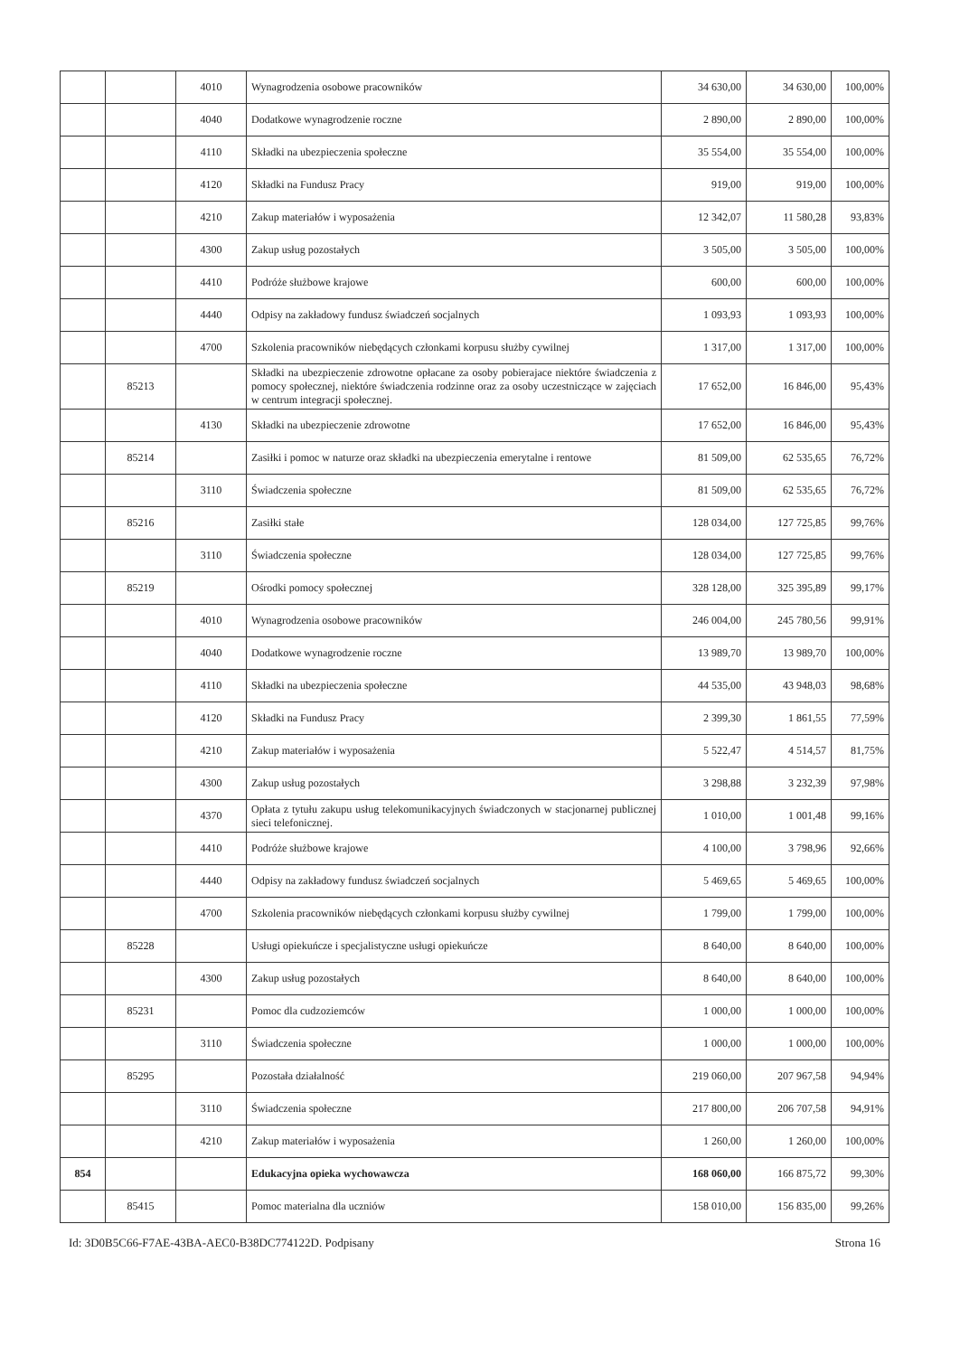| | | 4010 | Wynagrodzenia osobowe pracowników | 34 630,00 | 34 630,00 | 100,00% |
| | | 4040 | Dodatkowe wynagrodzenie roczne | 2 890,00 | 2 890,00 | 100,00% |
| | | 4110 | Składki na ubezpieczenia społeczne | 35 554,00 | 35 554,00 | 100,00% |
| | | 4120 | Składki na Fundusz Pracy | 919,00 | 919,00 | 100,00% |
| | | 4210 | Zakup materiałów i wyposażenia | 12 342,07 | 11 580,28 | 93,83% |
| | | 4300 | Zakup usług pozostałych | 3 505,00 | 3 505,00 | 100,00% |
| | | 4410 | Podróże służbowe krajowe | 600,00 | 600,00 | 100,00% |
| | | 4440 | Odpisy na zakładowy fundusz świadczeń socjalnych | 1 093,93 | 1 093,93 | 100,00% |
| | | 4700 | Szkolenia pracowników niebędących członkami korpusu służby cywilnej | 1 317,00 | 1 317,00 | 100,00% |
| | 85213 | | Składki na ubezpieczenie zdrowotne opłacane za osoby pobierajace niektóre świadczenia z pomocy społecznej, niektóre świadczenia rodzinne oraz za osoby uczestniczące w zajęciach w centrum integracji społecznej. | 17 652,00 | 16 846,00 | 95,43% |
| | | 4130 | Składki na ubezpieczenie zdrowotne | 17 652,00 | 16 846,00 | 95,43% |
| | 85214 | | Zasiłki i pomoc w naturze oraz składki na ubezpieczenia emerytalne i rentowe | 81 509,00 | 62 535,65 | 76,72% |
| | | 3110 | Świadczenia społeczne | 81 509,00 | 62 535,65 | 76,72% |
| | 85216 | | Zasiłki stałe | 128 034,00 | 127 725,85 | 99,76% |
| | | 3110 | Świadczenia społeczne | 128 034,00 | 127 725,85 | 99,76% |
| | 85219 | | Ośrodki pomocy społecznej | 328 128,00 | 325 395,89 | 99,17% |
| | | 4010 | Wynagrodzenia osobowe pracowników | 246 004,00 | 245 780,56 | 99,91% |
| | | 4040 | Dodatkowe wynagrodzenie roczne | 13 989,70 | 13 989,70 | 100,00% |
| | | 4110 | Składki na ubezpieczenia społeczne | 44 535,00 | 43 948,03 | 98,68% |
| | | 4120 | Składki na Fundusz Pracy | 2 399,30 | 1 861,55 | 77,59% |
| | | 4210 | Zakup materiałów i wyposażenia | 5 522,47 | 4 514,57 | 81,75% |
| | | 4300 | Zakup usług pozostałych | 3 298,88 | 3 232,39 | 97,98% |
| | | 4370 | Opłata z tytułu zakupu usług telekomunikacyjnych świadczonych w stacjonarnej publicznej sieci telefonicznej. | 1 010,00 | 1 001,48 | 99,16% |
| | | 4410 | Podróże służbowe krajowe | 4 100,00 | 3 798,96 | 92,66% |
| | | 4440 | Odpisy na zakładowy fundusz świadczeń socjalnych | 5 469,65 | 5 469,65 | 100,00% |
| | | 4700 | Szkolenia pracowników niebędących członkami korpusu służby cywilnej | 1 799,00 | 1 799,00 | 100,00% |
| | 85228 | | Usługi opiekuńcze i specjalistyczne usługi opiekuńcze | 8 640,00 | 8 640,00 | 100,00% |
| | | 4300 | Zakup usług pozostałych | 8 640,00 | 8 640,00 | 100,00% |
| | 85231 | | Pomoc dla cudzoziemców | 1 000,00 | 1 000,00 | 100,00% |
| | | 3110 | Świadczenia społeczne | 1 000,00 | 1 000,00 | 100,00% |
| | 85295 | | Pozostała działalność | 219 060,00 | 207 967,58 | 94,94% |
| | | 3110 | Świadczenia społeczne | 217 800,00 | 206 707,58 | 94,91% |
| | | 4210 | Zakup materiałów i wyposażenia | 1 260,00 | 1 260,00 | 100,00% |
| 854 | | | Edukacyjna opieka wychowawcza | 168 060,00 | 166 875,72 | 99,30% |
| | 85415 | | Pomoc materialna dla uczniów | 158 010,00 | 156 835,00 | 99,26% |
Id: 3D0B5C66-F7AE-43BA-AEC0-B38DC774122D. Podpisany Strona 16